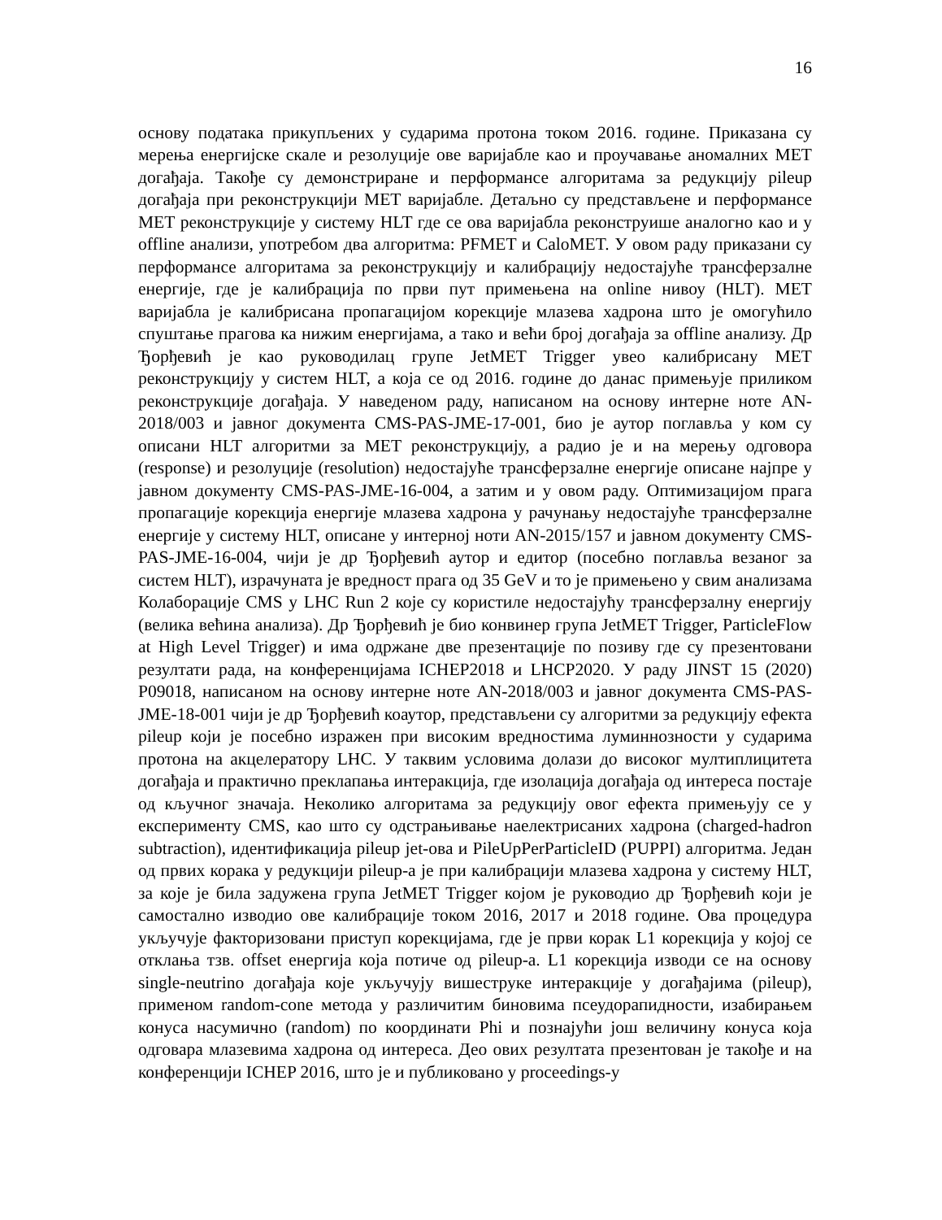16
основу података прикупљених у сударима протона током 2016. године. Приказана су мерења енергијске скале и резолуције ове варијабле као и проучавање аномалних MET догађаја. Такође су демонстриране и перформансе алгоритама за редукцију pileup догађаја при реконструкцији MET варијабле. Детаљно су представљене и перформансе MET реконструкције у систему HLT где се ова варијабла реконструише аналогно као и у offline анализи, употребом два алгоритма: PFMET и CaloMET. У овом раду приказани су перформансе алгоритама за реконструкцију и калибрацију недостајуће трансферзалне енергије, где је калибрација по први пут примењена на online нивоу (HLT). MET варијабла је калибрисана пропагацијом корекције млазева хадрона што је омогућило спуштање прагова ка нижим енергијама, а тако и већи број догађаја за offline анализу. Др Ђорђевић је као руководилац групе JetMET Trigger увео калибрисану MET реконструкцију у систем HLT, а која се од 2016. године до данас примењује приликом реконструкције догађаја. У наведеном раду, написаном на основу интерне ноте AN-2018/003 и јавног документа CMS-PAS-JME-17-001, био је аутор поглавља у ком су описани HLT алгоритми за MET реконструкцију, а радио је и на мерењу одговора (response) и резолуције (resolution) недостајуће трансферзалне енергије описане најпре у јавном документу CMS-PAS-JME-16-004, а затим и у овом раду. Оптимизацијом прага пропагације корекција енергије млазева хадрона у рачунању недостајуће трансферзалне енергије у систему HLT, описане у интерној ноти AN-2015/157 и јавном документу CMS-PAS-JME-16-004, чији је др Ђорђевић аутор и едитор (посебно поглавља везаног за систем HLT), израчуната је вредност прага од 35 GeV и то је примењено у свим анализама Колаборације CMS у LHC Run 2 које су користиле недостајућу трансферзалну енергију (велика већина анализа). Др Ђорђевић је био конвинер група JetMET Trigger, ParticleFlow at High Level Trigger) и има одржане две презентације по позиву где су презентовани резултати рада, на конференцијама ICHEP2018 и LHCP2020. У раду JINST 15 (2020) P09018, написаном на основу интерне ноте AN-2018/003 и јавног документа CMS-PAS-JME-18-001 чији је др Ђорђевић коаутор, представљени су алгоритми за редукцију ефекта pileup који је посебно изражен при високим вредностима луминнозности у сударима протона на акцелератору LHC. У таквим условима долази до високог мултиплицитета догађаја и практично преклапања интеракција, где изолација догађаја од интереса постаје од кључног значаја. Неколико алгоритама за редукцију овог ефекта примењују се у експерименту CMS, као што су одстрањивање наелектрисаних хадрона (charged-hadron subtraction), идентификација pileup jet-ова и PileUpPerParticleID (PUPPI) алгоритма. Један од првих корака у редукцији pileup-а је при калибрацији млазева хадрона у систему HLT, за које је била задужена група JetMET Trigger којом је руководио др Ђорђевић који је самостално изводио ове калибрације током 2016, 2017 и 2018 године. Ова процедура укључује факторизовани приступ корекцијама, где је први корак L1 корекција у којој се отклања тзв. offset енергија која потиче од pileup-а. L1 корекција изводи се на основу single-neutrino догађаја које укључују вишеструке интеракције у догађајима (pileup), применом random-cone метода у различитим биновима псеудорапидности, изабирањем конуса насумично (random) по координати Phi и познајући још величину конуса која одговара млазевима хадрона од интереса. Део ових резултата презентован је такође и на конференцији ICHEP 2016, што је и публиковано у proceedings-у